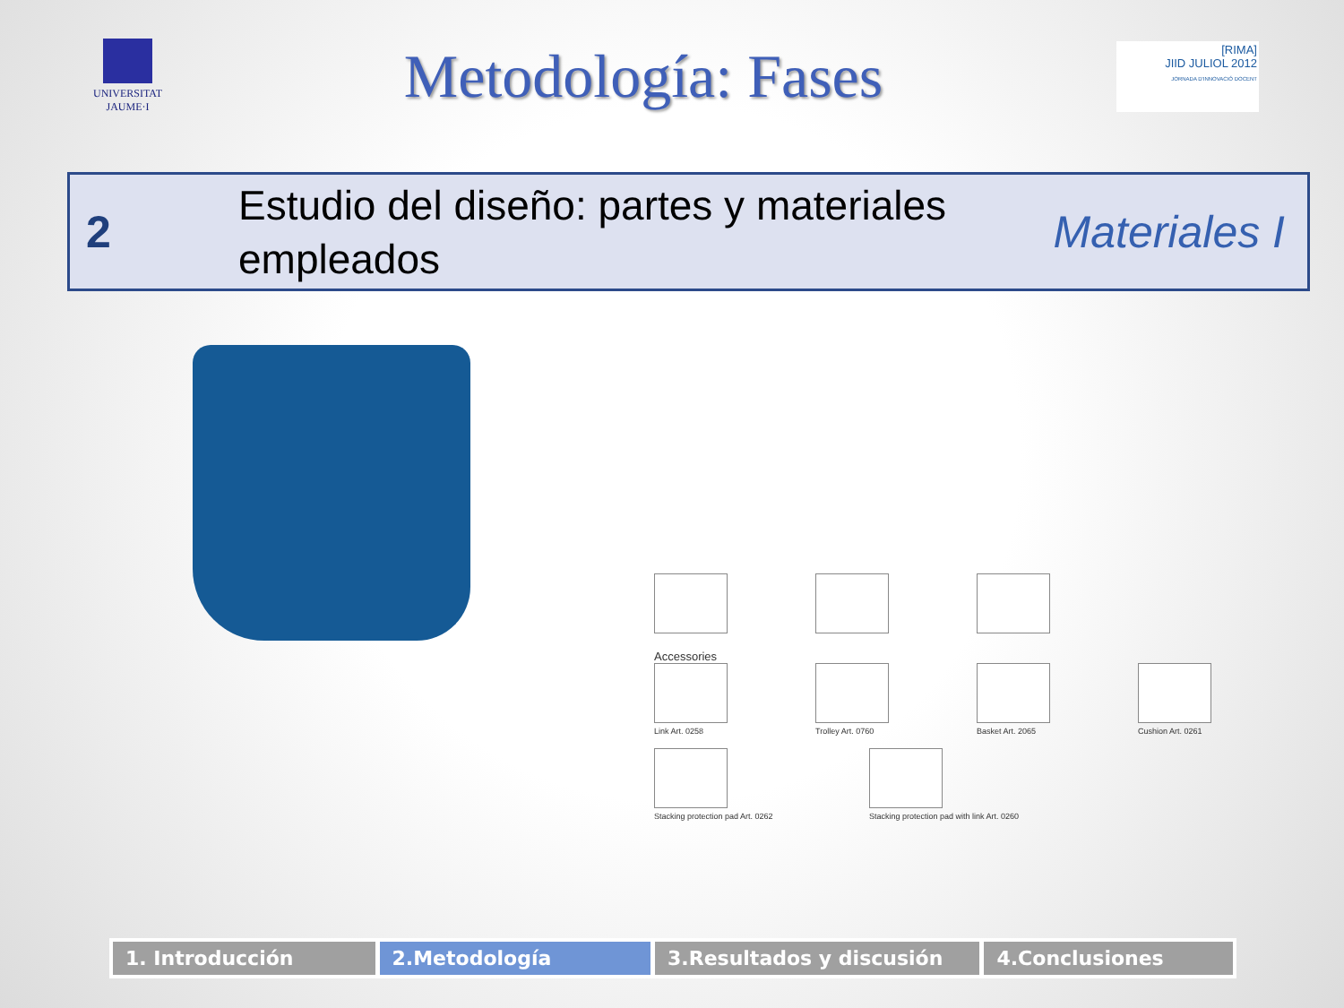UNIVERSITAT
JAUME·I
Metodología: Fases
[RIMA]
JIID JULIOL 2012
JORNADA D'INNOVACIÓ DOCENT
2
Estudio del diseño: partes y materiales empleados
Materiales I
Accessories
Link Art. 0258 Trolley Art. 0760
Basket Art. 2065
Cushion Art. 0261
Stacking protection pad Art. 0262
Stacking protection pad with link Art. 0260
1. Introducción 2.Metodología 3.Resultados y discusión 4.Conclusiones